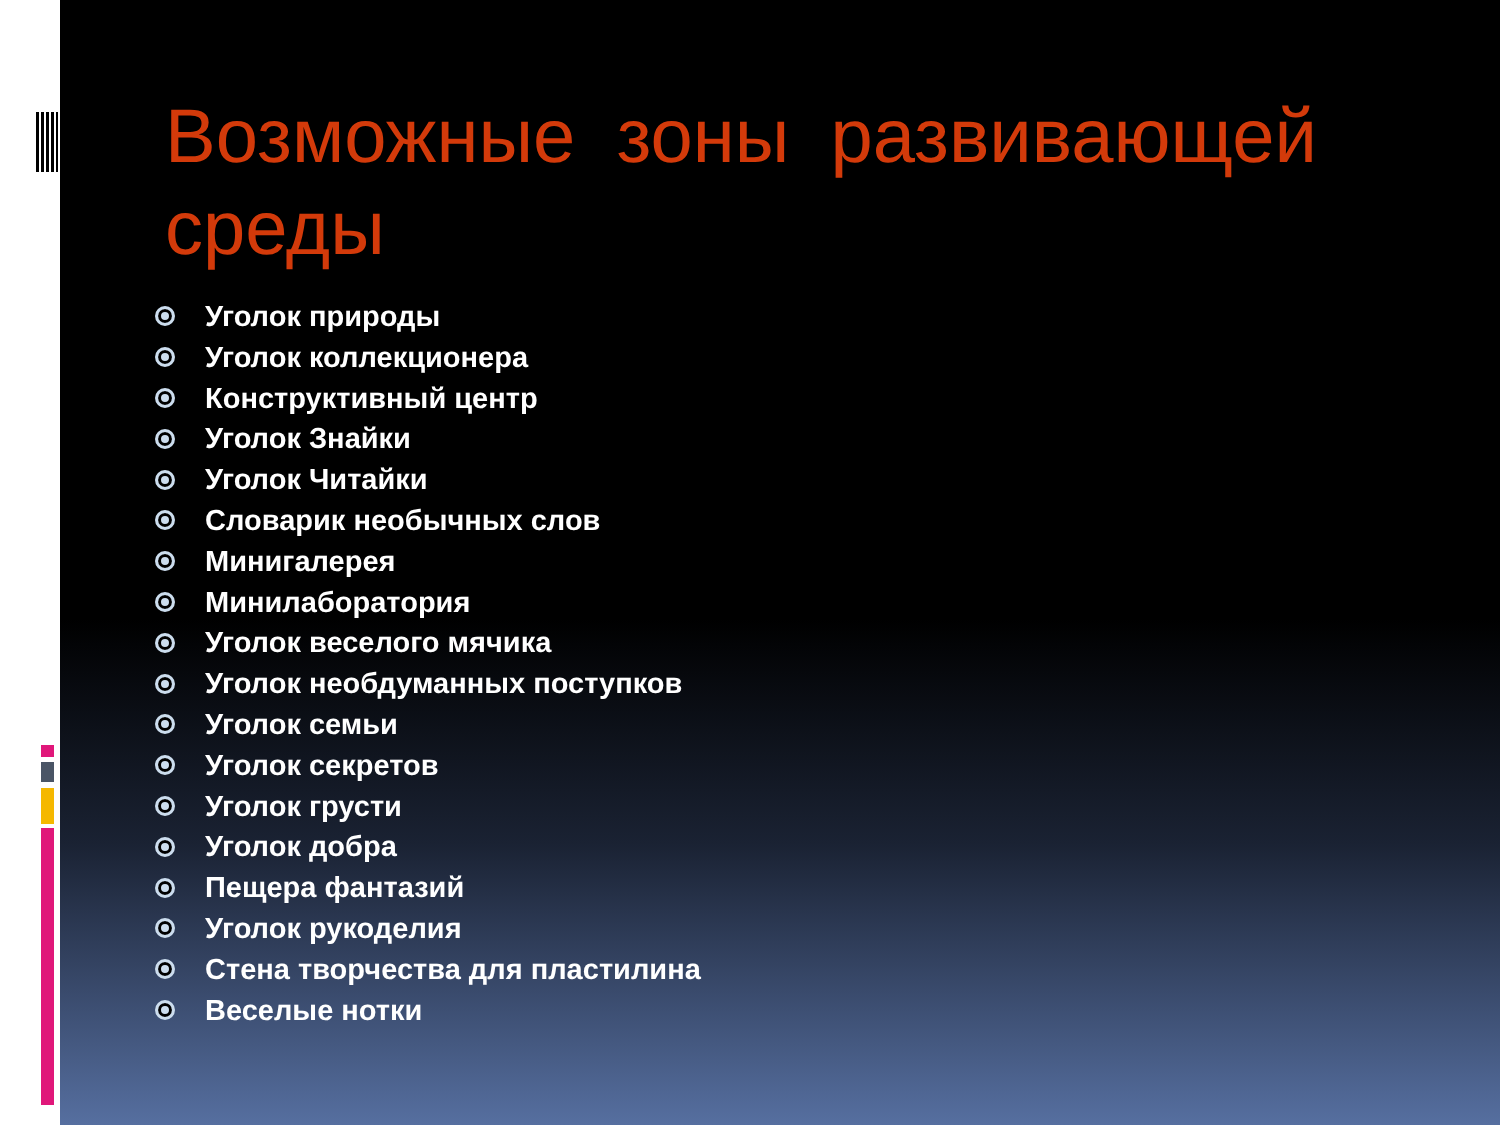Возможные зоны развивающей среды
Уголок природы
Уголок коллекционера
Конструктивный центр
Уголок Знайки
Уголок Читайки
Словарик необычных слов
Минигалерея
Минилаборатория
Уголок веселого мячика
Уголок необдуманных поступков
Уголок семьи
Уголок секретов
Уголок грусти
Уголок добра
Пещера фантазий
Уголок рукоделия
Стена творчества для пластилина
Веселые нотки